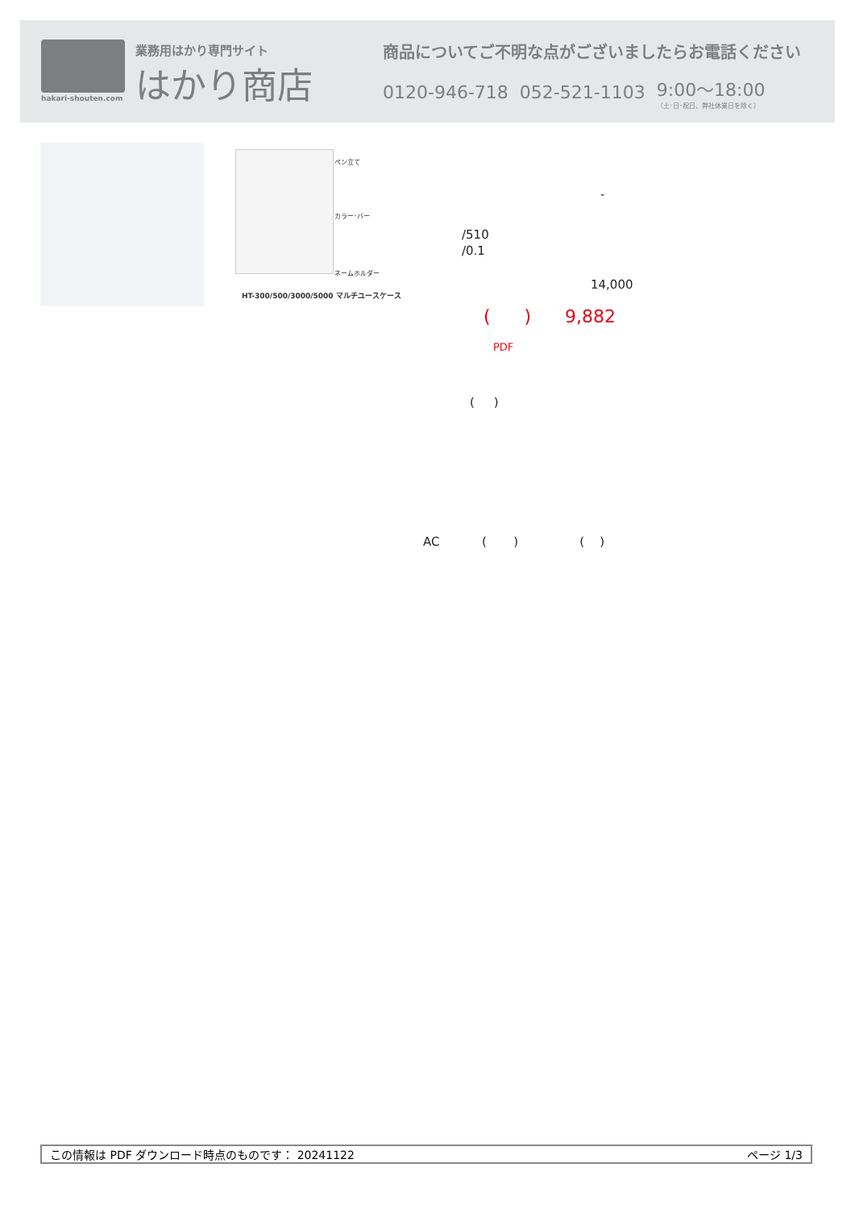hakari-shouten.com 業務用はかり専門サイト
はかり商店
商品についてご不明な点がございましたらお電話ください
0120-946-718 052-521-1103 9:00〜18:00
（土･日･祝日、弊社休業日を除く）
ペン立て
カラー･バー
ネームホルダー
HT-300/500/3000/5000 マルチユースケース
-
/510
/0.1
14,000
( ) 9,882
PDF
( )
AC ( ) ( )
この情報は PDF ダウンロード時点のものです： 20241122 ページ 1/3